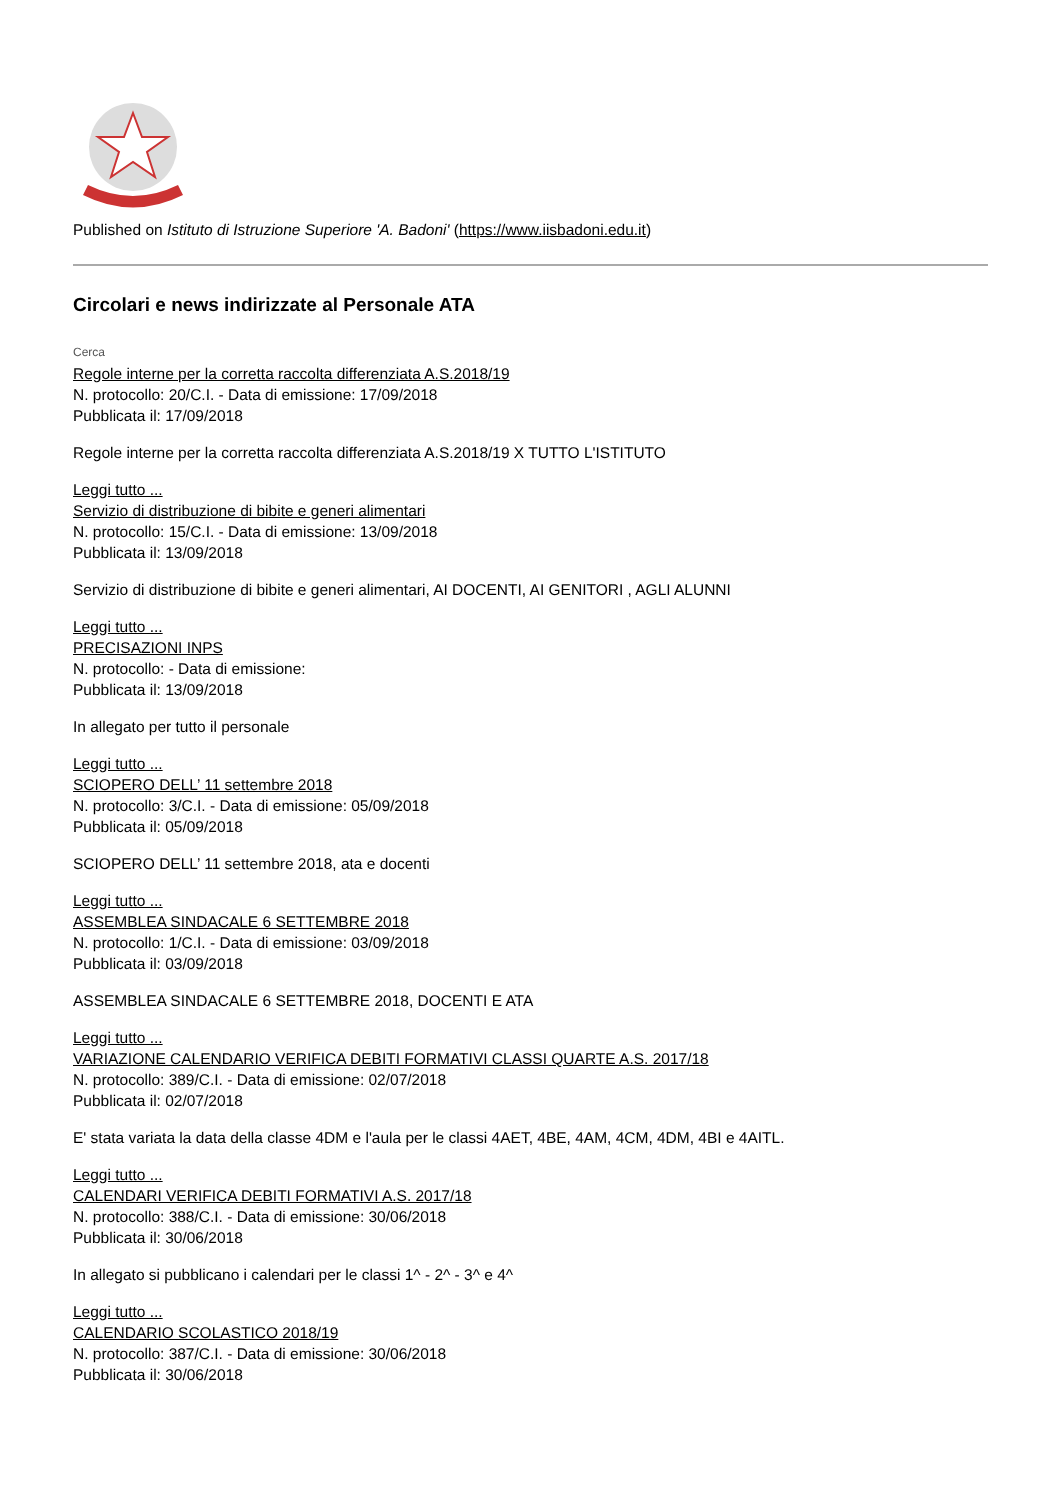Published on Istituto di Istruzione Superiore 'A. Badoni' (https://www.iisbadoni.edu.it)
Circolari e news indirizzate al Personale ATA
Cerca
Regole interne per la corretta raccolta differenziata A.S.2018/19
N. protocollo: 20/C.I. - Data di emissione: 17/09/2018
Pubblicata il: 17/09/2018
Regole interne per la corretta raccolta differenziata A.S.2018/19 X TUTTO L'ISTITUTO
Leggi tutto ...
Servizio di distribuzione di bibite e generi alimentari
N. protocollo: 15/C.I. - Data di emissione: 13/09/2018
Pubblicata il: 13/09/2018
Servizio di distribuzione di bibite e generi alimentari, AI DOCENTI, AI GENITORI , AGLI ALUNNI
Leggi tutto ...
PRECISAZIONI INPS
N. protocollo: - Data di emissione:
Pubblicata il: 13/09/2018
In allegato per tutto il personale
Leggi tutto ...
SCIOPERO DELL’ 11 settembre 2018
N. protocollo: 3/C.I. - Data di emissione: 05/09/2018
Pubblicata il: 05/09/2018
SCIOPERO DELL’ 11 settembre 2018, ata e docenti
Leggi tutto ...
ASSEMBLEA SINDACALE 6 SETTEMBRE 2018
N. protocollo: 1/C.I. - Data di emissione: 03/09/2018
Pubblicata il: 03/09/2018
ASSEMBLEA SINDACALE 6 SETTEMBRE 2018, DOCENTI E ATA
Leggi tutto ...
VARIAZIONE CALENDARIO VERIFICA DEBITI FORMATIVI CLASSI QUARTE A.S. 2017/18
N. protocollo: 389/C.I. - Data di emissione: 02/07/2018
Pubblicata il: 02/07/2018
E' stata variata la data della classe 4DM e l'aula per le classi 4AET, 4BE, 4AM, 4CM, 4DM, 4BI e 4AITL.
Leggi tutto ...
CALENDARI VERIFICA DEBITI FORMATIVI A.S. 2017/18
N. protocollo: 388/C.I. - Data di emissione: 30/06/2018
Pubblicata il: 30/06/2018
In allegato si pubblicano i calendari per le classi 1^ - 2^ - 3^ e 4^
Leggi tutto ...
CALENDARIO SCOLASTICO 2018/19
N. protocollo: 387/C.I. - Data di emissione: 30/06/2018
Pubblicata il: 30/06/2018